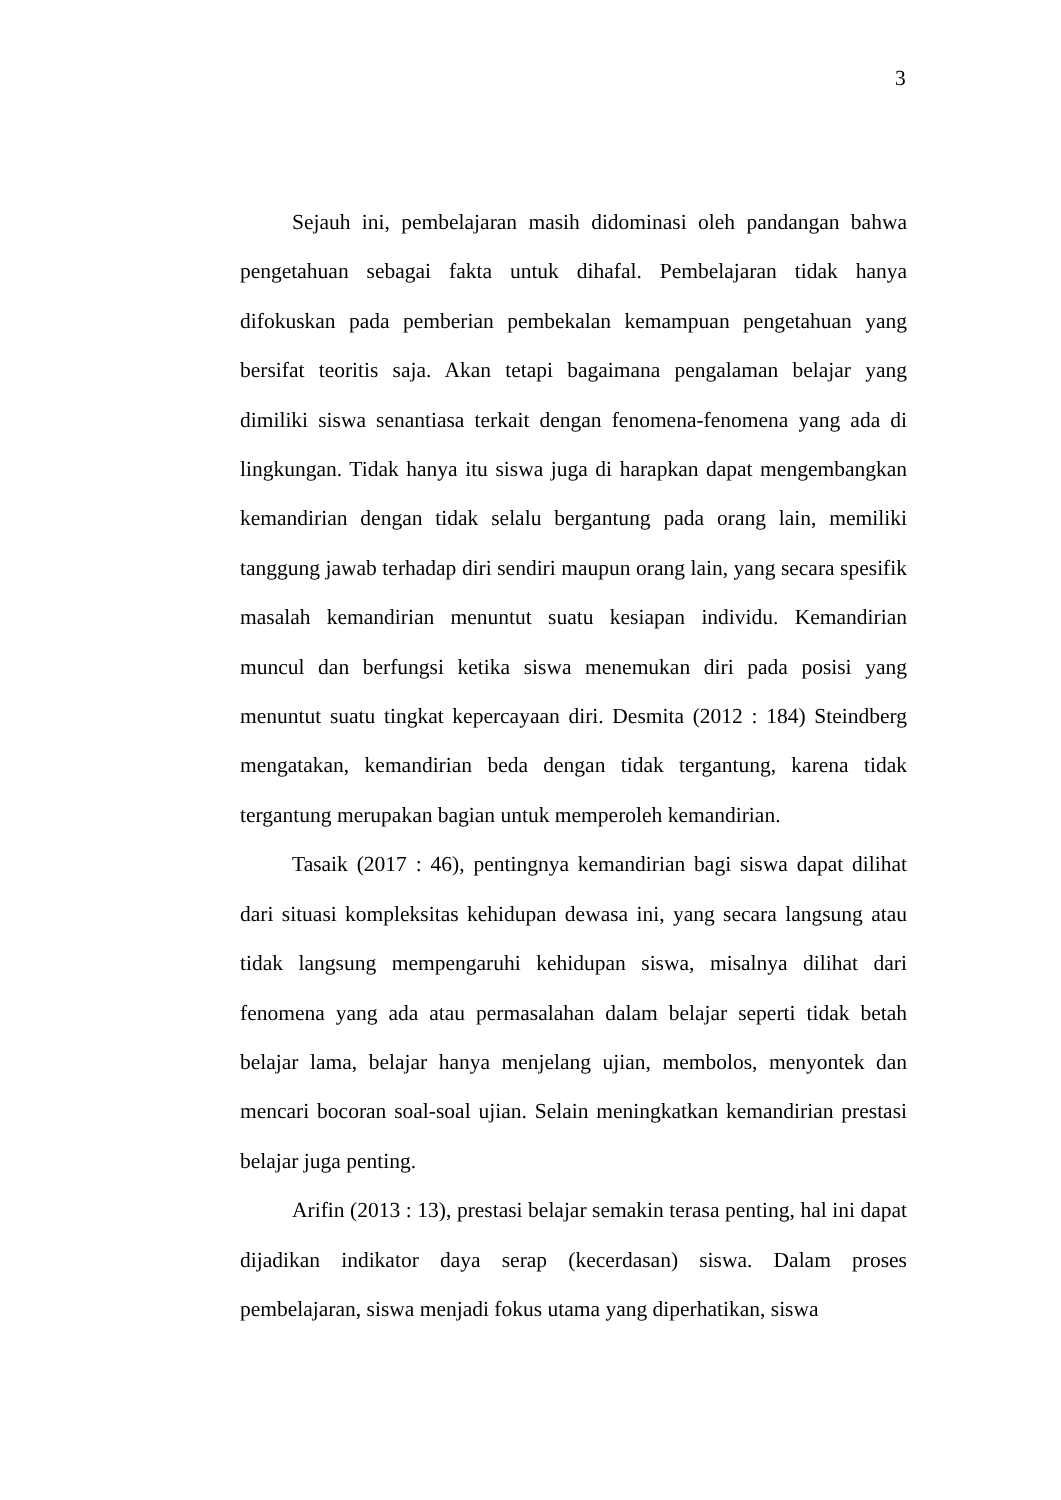3
Sejauh ini, pembelajaran masih didominasi oleh pandangan bahwa pengetahuan sebagai fakta untuk dihafal. Pembelajaran tidak hanya difokuskan pada pemberian pembekalan kemampuan pengetahuan yang bersifat teoritis saja. Akan tetapi bagaimana pengalaman belajar yang dimiliki siswa senantiasa terkait dengan fenomena-fenomena yang ada di lingkungan. Tidak hanya itu siswa juga di harapkan dapat mengembangkan kemandirian dengan tidak selalu bergantung pada orang lain, memiliki tanggung jawab terhadap diri sendiri maupun orang lain, yang secara spesifik masalah kemandirian menuntut suatu kesiapan individu. Kemandirian muncul dan berfungsi ketika siswa menemukan diri pada posisi yang menuntut suatu tingkat kepercayaan diri. Desmita (2012 : 184) Steindberg mengatakan, kemandirian beda dengan tidak tergantung, karena tidak tergantung merupakan bagian untuk memperoleh kemandirian.
Tasaik (2017 : 46), pentingnya kemandirian bagi siswa dapat dilihat dari situasi kompleksitas kehidupan dewasa ini, yang secara langsung atau tidak langsung mempengaruhi kehidupan siswa, misalnya dilihat dari fenomena yang ada atau permasalahan dalam belajar seperti tidak betah belajar lama, belajar hanya menjelang ujian, membolos, menyontek dan mencari bocoran soal-soal ujian. Selain meningkatkan kemandirian prestasi belajar juga penting.
Arifin (2013 : 13), prestasi belajar semakin terasa penting, hal ini dapat dijadikan indikator daya serap (kecerdasan) siswa. Dalam proses pembelajaran, siswa menjadi fokus utama yang diperhatikan, siswa